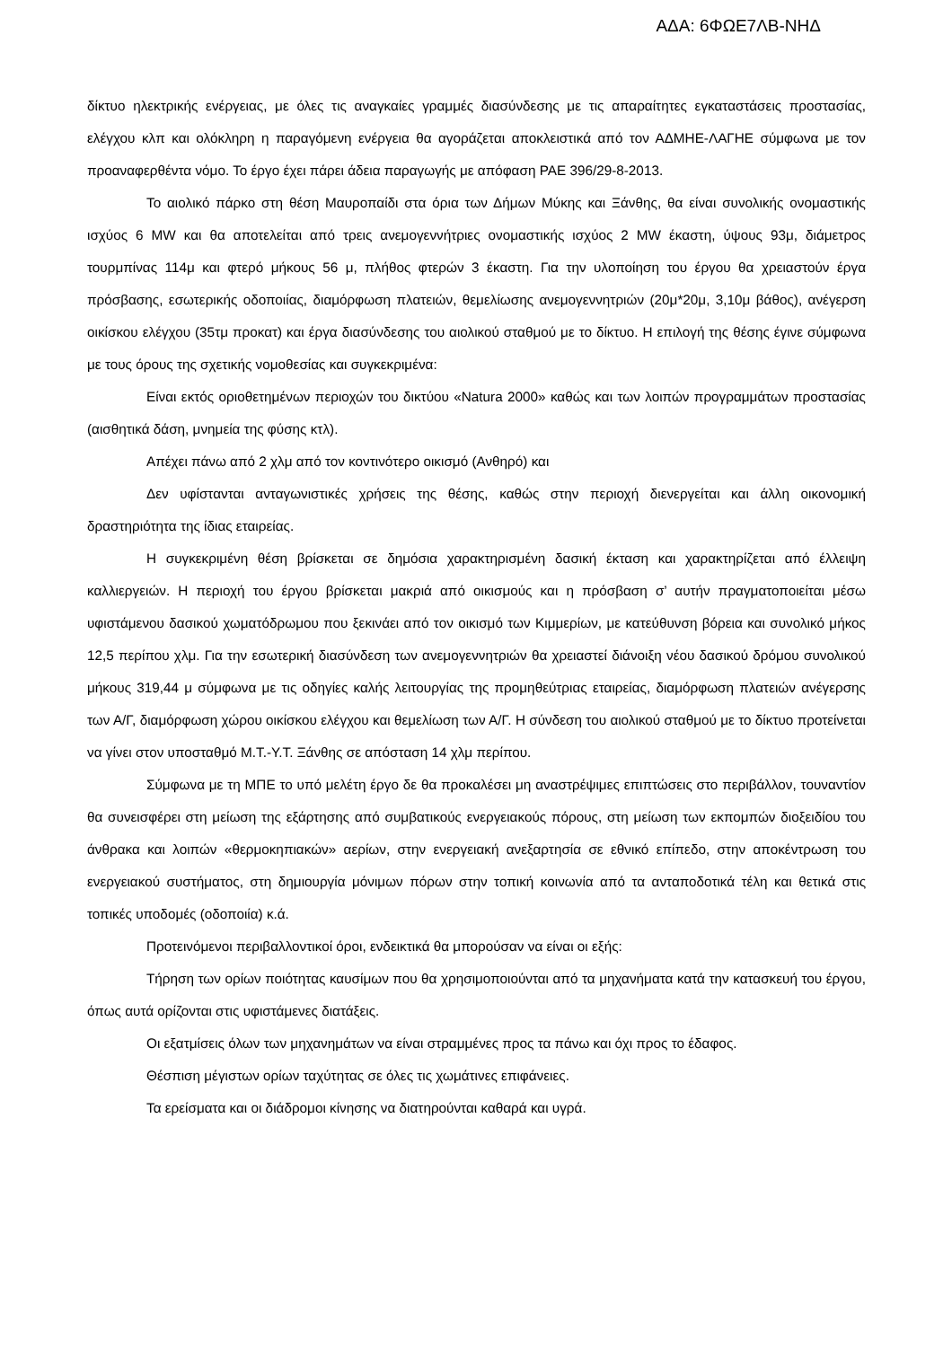ΑΔΑ: 6ΦΩΕ7ΛΒ-ΝΗΔ
δίκτυο ηλεκτρικής ενέργειας, με όλες τις αναγκαίες γραμμές διασύνδεσης με τις απαραίτητες εγκαταστάσεις προστασίας, ελέγχου κλπ και ολόκληρη η παραγόμενη ενέργεια θα αγοράζεται αποκλειστικά από τον ΑΔΜΗΕ-ΛΑΓΗΕ σύμφωνα με τον προαναφερθέντα νόμο. Το έργο έχει πάρει άδεια παραγωγής με απόφαση ΡΑΕ 396/29-8-2013.
Το αιολικό πάρκο στη θέση Μαυροπαίδι στα όρια των Δήμων Μύκης και Ξάνθης, θα είναι συνολικής ονομαστικής ισχύος 6 MW και θα αποτελείται από τρεις ανεμογεννήτριες ονομαστικής ισχύος 2 MW έκαστη, ύψους 93μ, διάμετρος τουρμπίνας 114μ και φτερό μήκους 56 μ, πλήθος φτερών 3 έκαστη. Για την υλοποίηση του έργου θα χρειαστούν έργα πρόσβασης, εσωτερικής οδοποιίας, διαμόρφωση πλατειών, θεμελίωσης ανεμογεννητριών (20μ*20μ, 3,10μ βάθος), ανέγερση οικίσκου ελέγχου (35τμ προκατ) και έργα διασύνδεσης του αιολικού σταθμού με το δίκτυο. Η επιλογή της θέσης έγινε σύμφωνα με τους όρους της σχετικής νομοθεσίας και συγκεκριμένα:
Είναι εκτός οριοθετημένων περιοχών του δικτύου «Natura 2000» καθώς και των λοιπών προγραμμάτων προστασίας (αισθητικά δάση, μνημεία της φύσης κτλ).
Απέχει πάνω από 2 χλμ από τον κοντινότερο οικισμό (Ανθηρό) και
Δεν υφίστανται ανταγωνιστικές χρήσεις της θέσης, καθώς στην περιοχή διενεργείται και άλλη οικονομική δραστηριότητα της ίδιας εταιρείας.
Η συγκεκριμένη θέση βρίσκεται σε δημόσια χαρακτηρισμένη δασική έκταση και χαρακτηρίζεται από έλλειψη καλλιεργειών. Η περιοχή του έργου βρίσκεται μακριά από οικισμούς και η πρόσβαση σ’ αυτήν πραγματοποιείται μέσω υφιστάμενου δασικού χωματόδρωμου που ξεκινάει από τον οικισμό των Κιμμερίων, με κατεύθυνση βόρεια και συνολικό μήκος 12,5 περίπου χλμ. Για την εσωτερική διασύνδεση των ανεμογεννητριών θα χρειαστεί διάνοιξη νέου δασικού δρόμου συνολικού μήκους 319,44 μ σύμφωνα με τις οδηγίες καλής λειτουργίας της προμηθεύτριας εταιρείας, διαμόρφωση πλατειών ανέγερσης των Α/Γ, διαμόρφωση χώρου οικίσκου ελέγχου και θεμελίωση των Α/Γ. Η σύνδεση του αιολικού σταθμού με το δίκτυο προτείνεται να γίνει στον υποσταθμό Μ.Τ.-Υ.Τ. Ξάνθης σε απόσταση 14 χλμ περίπου.
Σύμφωνα με τη ΜΠΕ το υπό μελέτη έργο δε θα προκαλέσει μη αναστρέψιμες επιπτώσεις στο περιβάλλον, τουναντίον θα συνεισφέρει στη μείωση της εξάρτησης από συμβατικούς ενεργειακούς πόρους, στη μείωση των εκπομπών διοξειδίου του άνθρακα και λοιπών «θερμοκηπιακών» αερίων, στην ενεργειακή ανεξαρτησία σε εθνικό επίπεδο, στην αποκέντρωση του ενεργειακού συστήματος, στη δημιουργία μόνιμων πόρων στην τοπική κοινωνία από τα ανταποδοτικά τέλη και θετικά στις τοπικές υποδομές (οδοποιία) κ.ά.
Προτεινόμενοι περιβαλλοντικοί όροι, ενδεικτικά θα μπορούσαν να είναι οι εξής:
Τήρηση των ορίων ποιότητας καυσίμων που θα χρησιμοποιούνται από τα μηχανήματα κατά την κατασκευή του έργου, όπως αυτά ορίζονται στις υφιστάμενες διατάξεις.
Οι εξατμίσεις όλων των μηχανημάτων να είναι στραμμένες προς τα πάνω και όχι προς το έδαφος.
Θέσπιση μέγιστων ορίων ταχύτητας σε όλες τις χωμάτινες επιφάνειες.
Τα ερείσματα και οι διάδρομοι κίνησης να διατηρούνται καθαρά και υγρά.